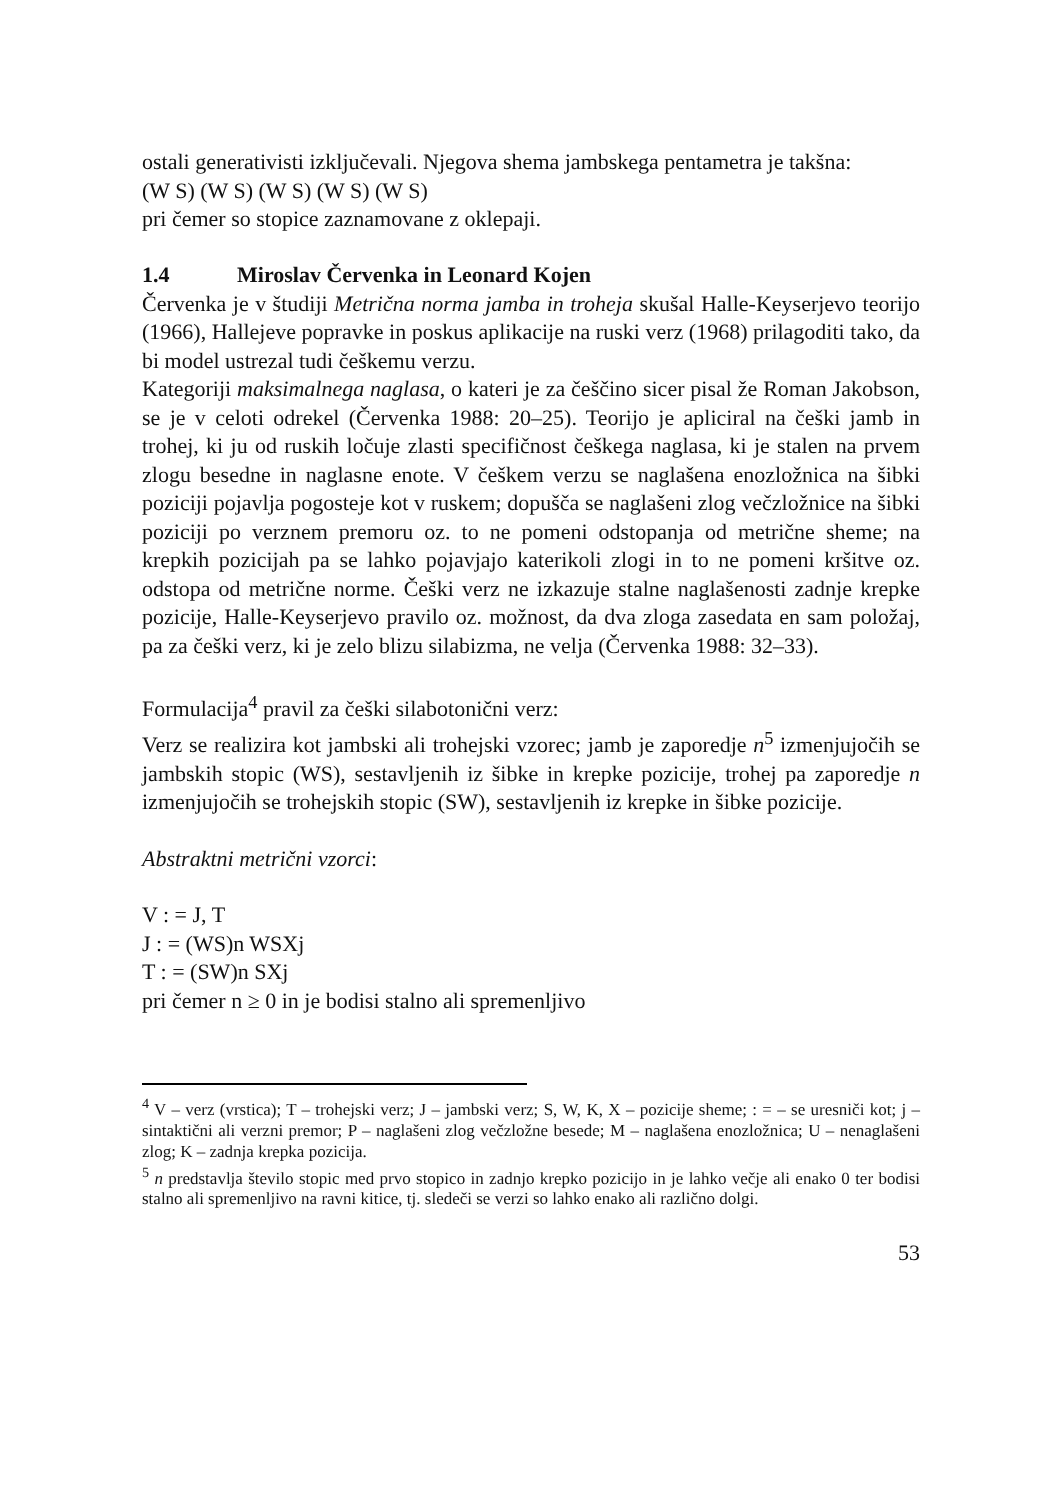ostali generativisti izključevali. Njegova shema jambskega pentametra je takšna:
(W S) (W S) (W S) (W S) (W S)
pri čemer so stopice zaznamovane z oklepaji.
1.4 Miroslav Červenka in Leonard Kojen
Červenka je v študiji Metrična norma jamba in troheja skušal Halle-Keyserjevo teorijo (1966), Hallejeve popravke in poskus aplikacije na ruski verz (1968) prilagoditi tako, da bi model ustrezal tudi češkemu verzu.
Kategoriji maksimalnega naglasa, o kateri je za češčino sicer pisal že Roman Jakobson, se je v celoti odrekel (Červenka 1988: 20–25). Teorijo je apliciral na češki jamb in trohej, ki ju od ruskih ločuje zlasti specifičnost češkega naglasa, ki je stalen na prvem zlogu besedne in naglasne enote. V češkem verzu se naglašena enozložnica na šibki poziciji pojavlja pogosteje kot v ruskem; dopušča se naglašeni zlog večzložnice na šibki poziciji po verznem premoru oz. to ne pomeni odstopanja od metrične sheme; na krepkih pozicijah pa se lahko pojavjajo katerikoli zlogi in to ne pomeni kršitve oz. odstopa od metrične norme. Češki verz ne izkazuje stalne naglašenosti zadnje krepke pozicije, Halle-Keyserjevo pravilo oz. možnost, da dva zloga zasedata en sam položaj, pa za češki verz, ki je zelo blizu silabizma, ne velja (Červenka 1988: 32–33).
Formulacija<sup>4</sup> pravil za češki silabotonični verz:
Verz se realizira kot jambski ali trohejski vzorec; jamb je zaporedje n<sup>5</sup> izmenjujočih se jambskih stopic (WS), sestavljenih iz šibke in krepke pozicije, trohej pa zaporedje n izmenjujočih se trohejskih stopic (SW), sestavljenih iz krepke in šibke pozicije.
Abstraktni metrični vzorci:
V : = J, T
J : = (WS)n WSXj
T : = (SW)n SXj
pri čemer n ≥ 0 in je bodisi stalno ali spremenljivo
<sup>4</sup> V – verz (vrstica); T – trohejski verz; J – jambski verz; S, W, K, X – pozicije sheme; : = – se uresniči kot; j – sintaktični ali verzni premor; P – naglašeni zlog večzložne besede; M – naglašena enozložnica; U – nenaglašeni zlog; K – zadnja krepka pozicija.
<sup>5</sup> n predstavlja število stopic med prvo stopico in zadnjo krepko pozicijo in je lahko večje ali enako 0 ter bodisi stalno ali spremenljivo na ravni kitice, tj. sledeči se verzi so lahko enako ali različno dolgi.
53